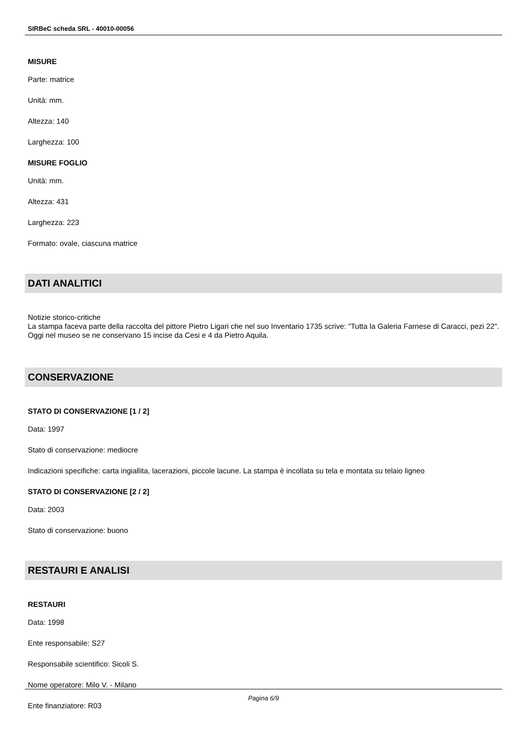SIRBeC scheda SRL - 40010-00056
MISURE
Parte: matrice
Unità: mm.
Altezza: 140
Larghezza: 100
MISURE FOGLIO
Unità: mm.
Altezza: 431
Larghezza: 223
Formato: ovale, ciascuna matrice
DATI ANALITICI
Notizie storico-critiche
La stampa faceva parte della raccolta del pittore Pietro Ligari che nel suo Inventario 1735 scrive: "Tutta la Galeria Farnese di Caracci, pezi 22". Oggi nel museo se ne conservano 15 incise da Cesi e 4 da Pietro Aquila.
CONSERVAZIONE
STATO DI CONSERVAZIONE [1 / 2]
Data: 1997
Stato di conservazione: mediocre
Indicazioni specifiche: carta ingiallita, lacerazioni, piccole lacune. La stampa è incollata su tela e montata su telaio ligneo
STATO DI CONSERVAZIONE [2 / 2]
Data: 2003
Stato di conservazione: buono
RESTAURI E ANALISI
RESTAURI
Data: 1998
Ente responsabile: S27
Responsabile scientifico: Sicoli S.
Nome operatore: Milo V. - Milano
Ente finanziatore: R03
Pagina 6/9